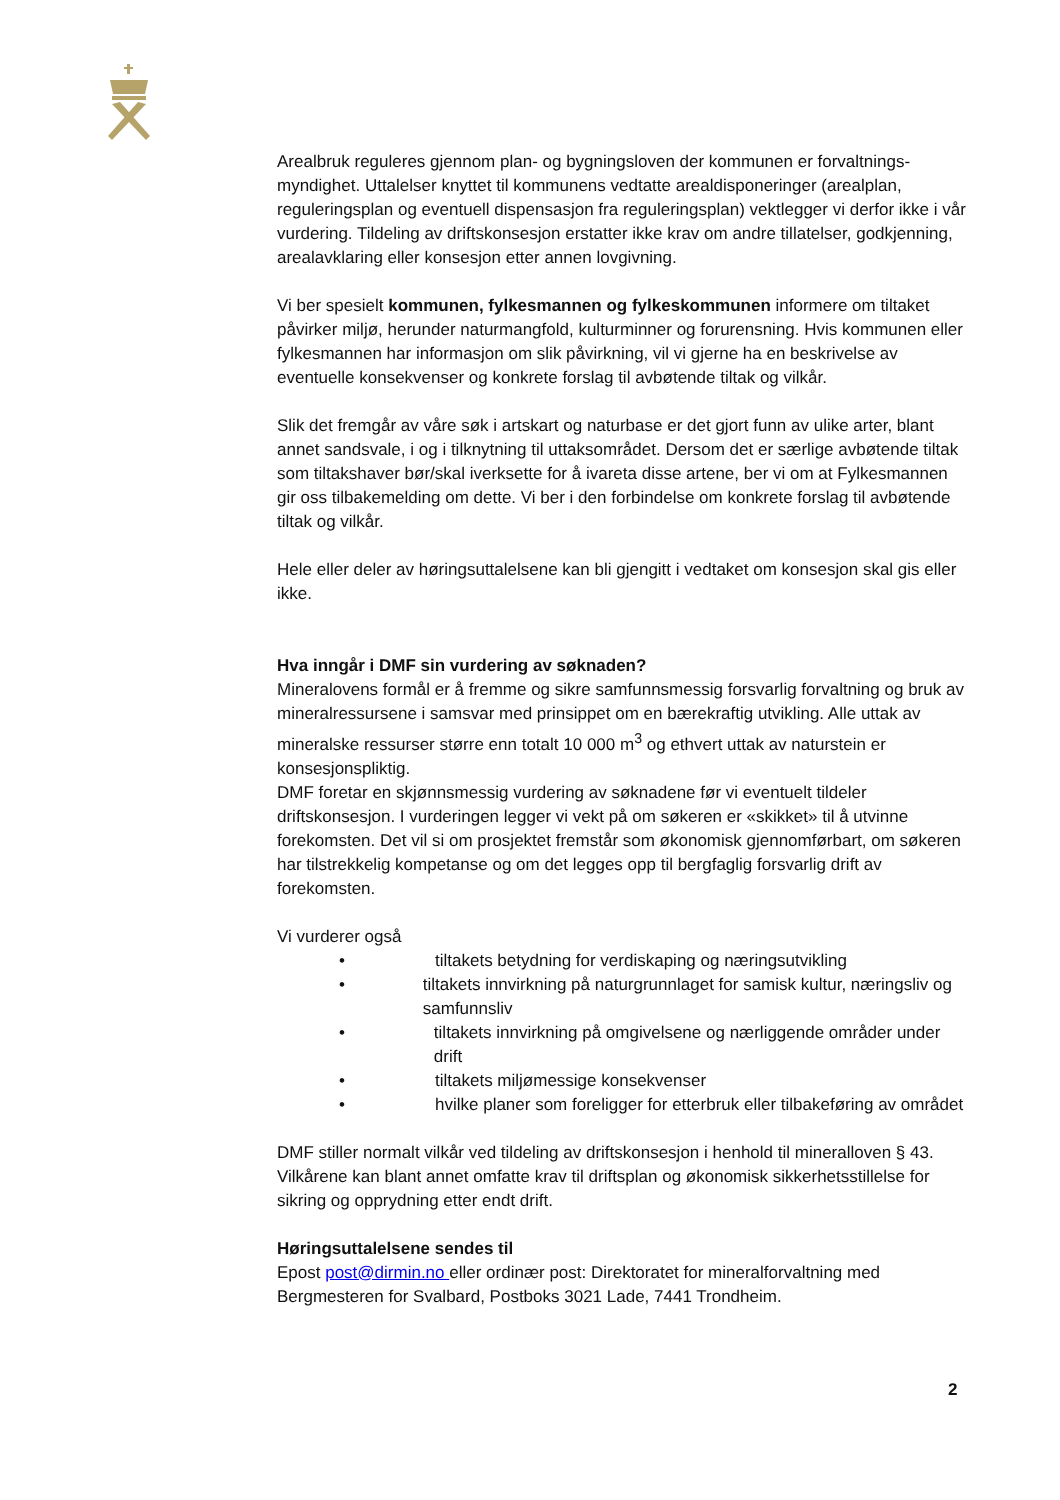Arealbruk reguleres gjennom plan- og bygningsloven der kommunen er forvaltnings-myndighet. Uttalelser knyttet til kommunens vedtatte arealdisponeringer (arealplan, reguleringsplan og eventuell dispensasjon fra reguleringsplan) vektlegger vi derfor ikke i vår vurdering. Tildeling av driftskonsesjon erstatter ikke krav om andre tillatelser, godkjenning, arealavklaring eller konsesjon etter annen lovgivning.
Vi ber spesielt kommunen, fylkesmannen og fylkeskommunen informere om tiltaket påvirker miljø, herunder naturmangfold, kulturminner og forurensning. Hvis kommunen eller fylkesmannen har informasjon om slik påvirkning, vil vi gjerne ha en beskrivelse av eventuelle konsekvenser og konkrete forslag til avbøtende tiltak og vilkår.
Slik det fremgår av våre søk i artskart og naturbase er det gjort funn av ulike arter, blant annet sandsvale, i og i tilknytning til uttaksområdet. Dersom det er særlige avbøtende tiltak som tiltakshaver bør/skal iverksette for å ivareta disse artene, ber vi om at Fylkesmannen gir oss tilbakemelding om dette. Vi ber i den forbindelse om konkrete forslag til avbøtende tiltak og vilkår.
Hele eller deler av høringsuttalelsene kan bli gjengitt i vedtaket om konsesjon skal gis eller ikke.
Hva inngår i DMF sin vurdering av søknaden?
Mineralovens formål er å fremme og sikre samfunnsmessig forsvarlig forvaltning og bruk av mineralressursene i samsvar med prinsippet om en bærekraftig utvikling. Alle uttak av mineralske ressurser større enn totalt 10 000 m<sup>3</sup> og ethvert uttak av naturstein er konsesjonspliktig.
DMF foretar en skjønnsmessig vurdering av søknadene før vi eventuelt tildeler driftskonsesjon. I vurderingen legger vi vekt på om søkeren er «skikket» til å utvinne forekomsten. Det vil si om prosjektet fremstår som økonomisk gjennomførbart, om søkeren har tilstrekkelig kompetanse og om det legges opp til bergfaglig forsvarlig drift av forekomsten.
Vi vurderer også
• tiltakets betydning for verdiskaping og næringsutvikling
• tiltakets innvirkning på naturgrunnlaget for samisk kultur, næringsliv og samfunnsliv
• tiltakets innvirkning på omgivelsene og nærliggende områder under drift
• tiltakets miljømessige konsekvenser
• hvilke planer som foreligger for etterbruk eller tilbakeføring av området
DMF stiller normalt vilkår ved tildeling av driftskonsesjon i henhold til mineralloven § 43. Vilkårene kan blant annet omfatte krav til driftsplan og økonomisk sikkerhetsstillelse for sikring og opprydning etter endt drift.
Høringsuttalelsene sendes til
Epost post@dirmin.no eller ordinær post: Direktoratet for mineralforvaltning med Bergmesteren for Svalbard, Postboks 3021 Lade, 7441 Trondheim.
2